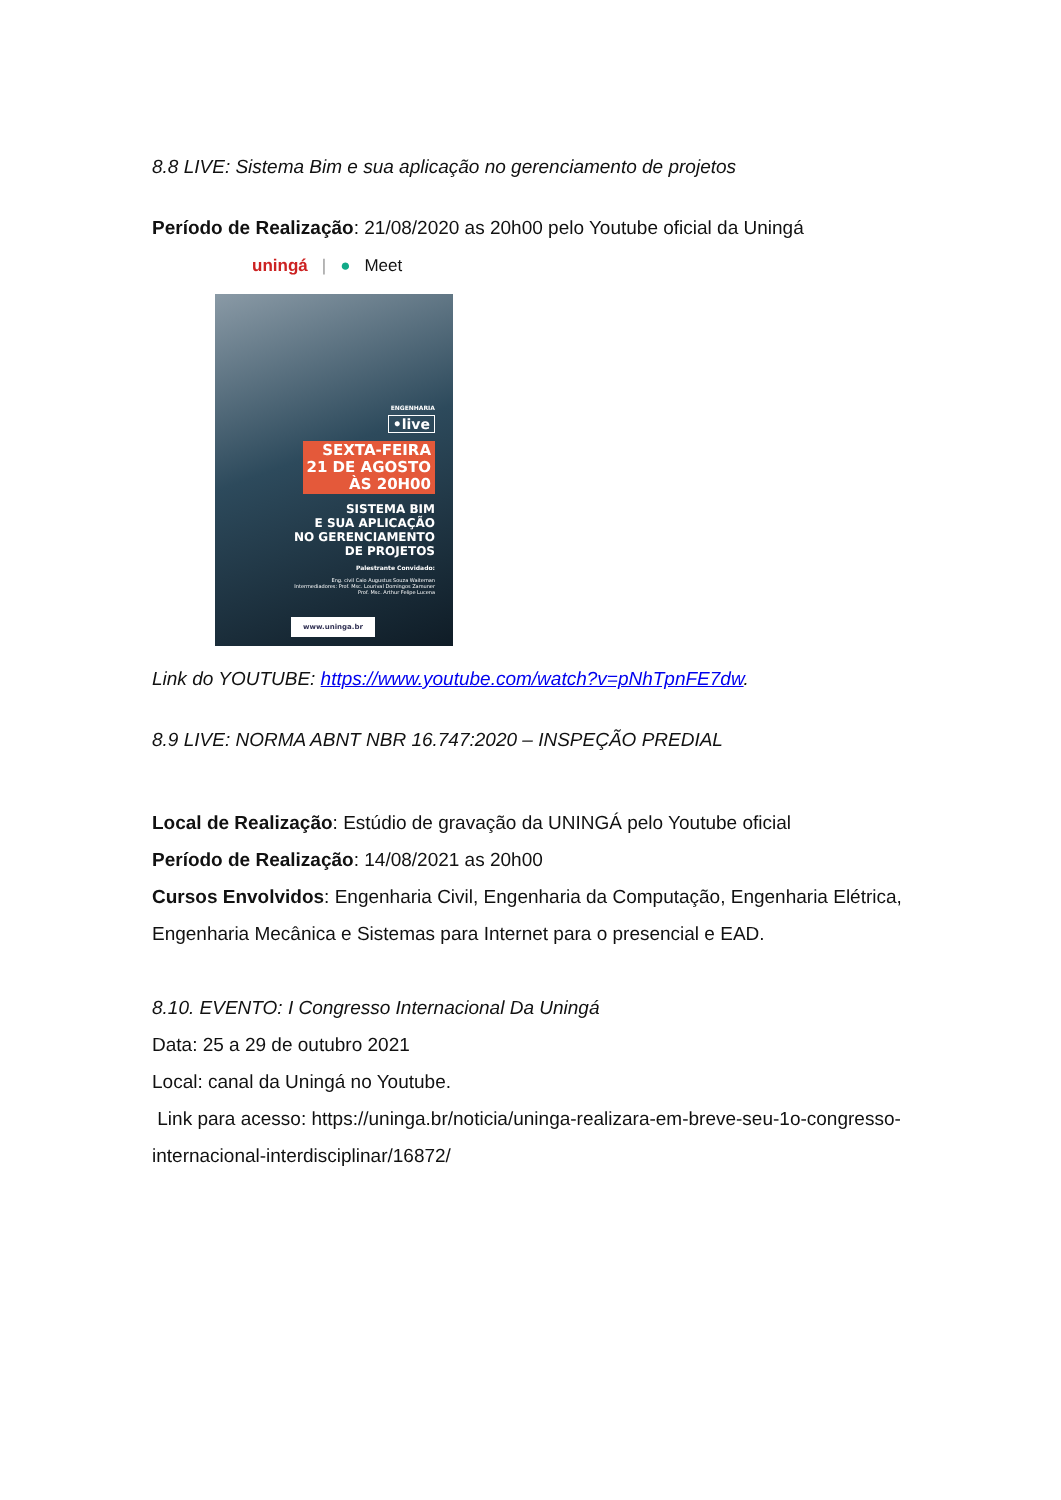8.8 LIVE: Sistema Bim e sua aplicação no gerenciamento de projetos
Período de Realização: 21/08/2020 as 20h00 pelo Youtube oficial da Uningá
uningá | ● Meet
ENGENHARIA
•live
SEXTA-FEIRA
21 DE AGOSTO
ÀS 20H00
SISTEMA BIM
E SUA APLICAÇÃO
NO GERENCIAMENTO
DE PROJETOS
Palestrante Convidado:
Eng. civil Caio Augustus Souza Waiteman
Intermediadores: Prof. Msc. Lourival Domingos Zamuner
Prof. Msc. Arthur Felipe Lucena
www.uninga.br
Link do YOUTUBE: https://www.youtube.com/watch?v=pNhTpnFE7dw.
8.9 LIVE: NORMA ABNT NBR 16.747:2020 – INSPEÇÃO PREDIAL
Local de Realização: Estúdio de gravação da UNINGÁ pelo Youtube oficial
Período de Realização: 14/08/2021 as 20h00
Cursos Envolvidos: Engenharia Civil, Engenharia da Computação, Engenharia Elétrica, Engenharia Mecânica e Sistemas para Internet para o presencial e EAD.
8.10. EVENTO: I Congresso Internacional Da Uningá
Data: 25 a 29 de outubro 2021
Local: canal da Uningá no Youtube.
Link para acesso: https://uninga.br/noticia/uninga-realizara-em-breve-seu-1o-congresso-internacional-interdisciplinar/16872/